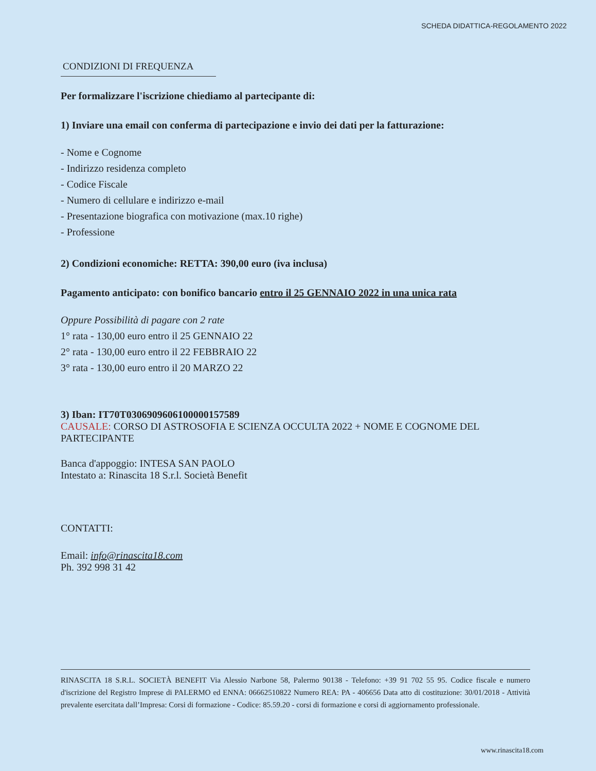SCHEDA DIDATTICA-REGOLAMENTO 2022
CONDIZIONI DI FREQUENZA
Per formalizzare l'iscrizione chiediamo al partecipante di:
1) Inviare una email con conferma di partecipazione e invio dei dati per la fatturazione:
- Nome e Cognome
- Indirizzo residenza completo
- Codice Fiscale
- Numero di cellulare e indirizzo e-mail
- Presentazione biografica con motivazione (max.10 righe)
- Professione
2) Condizioni economiche: RETTA: 390,00 euro (iva inclusa)
Pagamento anticipato: con bonifico bancario entro il 25 GENNAIO 2022 in una unica rata
Oppure Possibilità di pagare con 2 rate
1° rata - 130,00 euro entro il 25 GENNAIO 22
2° rata - 130,00 euro entro il 22 FEBBRAIO 22
3° rata - 130,00 euro entro il 20 MARZO 22
3) Iban: IT70T0306909606100000157589
CAUSALE: CORSO DI ASTROSOFIA E SCIENZA OCCULTA 2022 + NOME E COGNOME DEL PARTECIPANTE
Banca d'appoggio: INTESA SAN PAOLO
Intestato a: Rinascita 18 S.r.l. Società Benefit
CONTATTI:
Email: info@rinascita18.com
Ph. 392 998 31 42
RINASCITA 18 S.R.L. SOCIETÀ BENEFIT Via Alessio Narbone 58, Palermo 90138 - Telefono: +39 91 702 55 95. Codice fiscale e numero d'iscrizione del Registro Imprese di PALERMO ed ENNA: 06662510822 Numero REA: PA - 406656 Data atto di costituzione: 30/01/2018 - Attività prevalente esercitata dall’Impresa: Corsi di formazione - Codice: 85.59.20 - corsi di formazione e corsi di aggiornamento professionale.
www.rinascita18.com